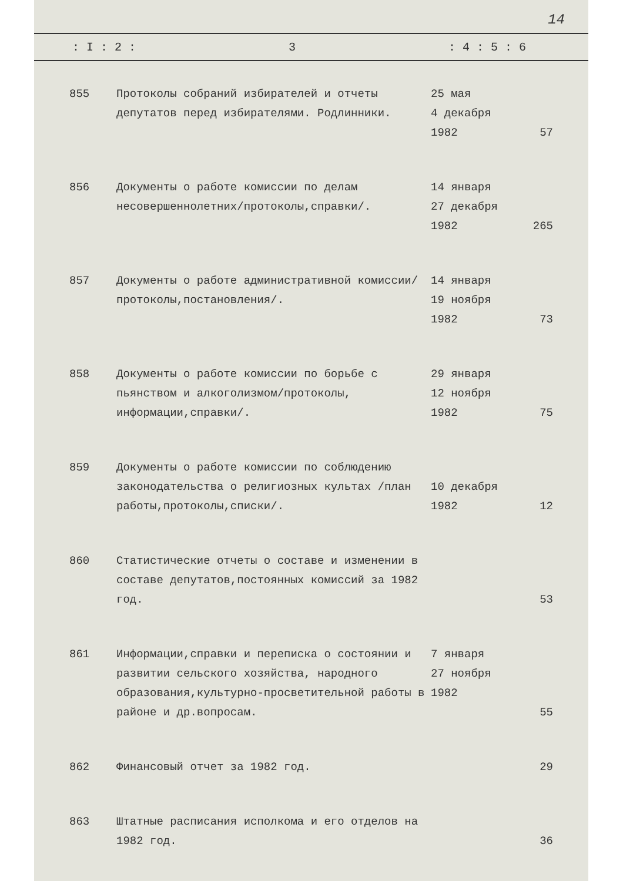14
: I : 2 : 3: 4 : 5 : 6
| 855 | Протоколы собраний избирателей и отчеты депутатов перед избирателями. Родлинники. | 25 мая 4 декабря 1982 | 57 |
| 856 | Документы о работе комиссии по делам несовершеннолетних/протоколы,справки/. | 14 января 27 декабря 1982 | 265 |
| 857 | Документы о работе административной комиссии/протоколы,постановления/. | 14 января 19 ноября 1982 | 73 |
| 858 | Документы о работе комиссии по борьбе с пьянством и алкоголизмом/протоколы, информации,справки/. | 29 января 12 ноября 1982 | 75 |
| 859 | Документы о работе комиссии по соблюдению законодательства о религиозных культах /план работы,протоколы,списки/. | 10 декабря 1982 | 12 |
| 860 | Статистические отчеты о составе и изменении в составе депутатов,постоянных комиссий за 1982 год. | | 53 |
| 861 | Информации,справки и переписка о состоянии и развитии сельского хозяйства, народного образования,культурно-просветительной работы в районе и др.вопросам. | 7 января 27 ноября 1982 | 55 |
| 862 | Финансовый отчет за 1982 год. | | 29 |
| 863 | Штатные расписания исполкома и его отделов на 1982 год. | | 36 |